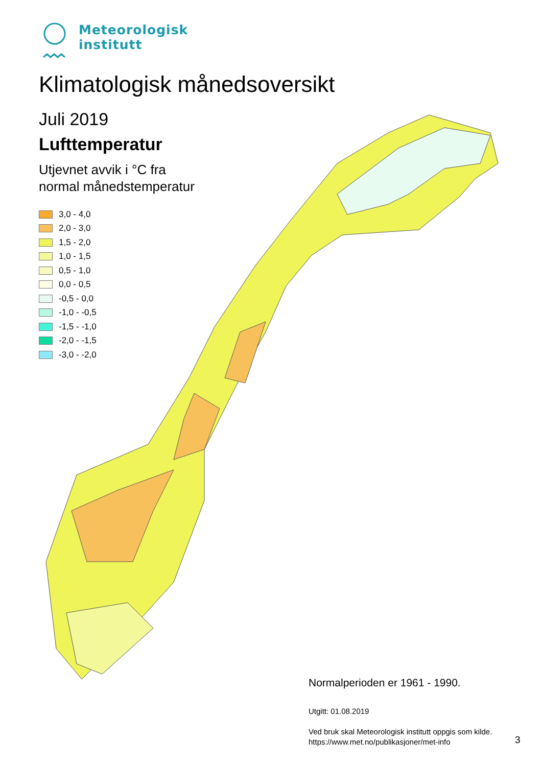Meteorologisk
institutt
Klimatologisk månedsoversikt
Juli 2019
Lufttemperatur
Utjevnet avvik i °C fra
normal månedstemperatur
3,0 - 4,0
2,0 - 3,0
1,5 - 2,0
1,0 - 1,5
0,5 - 1,0
0,0 - 0,5
-0,5 - 0,0
-1,0 - -0,5
-1,5 - -1,0
-2,0 - -1,5
-3,0 - -2,0
Normalperioden er 1961 - 1990.
Utgitt: 01.08.2019
Ved bruk skal Meteorologisk institutt oppgis som kilde.
https://www.met.no/publikasjoner/met-info
3